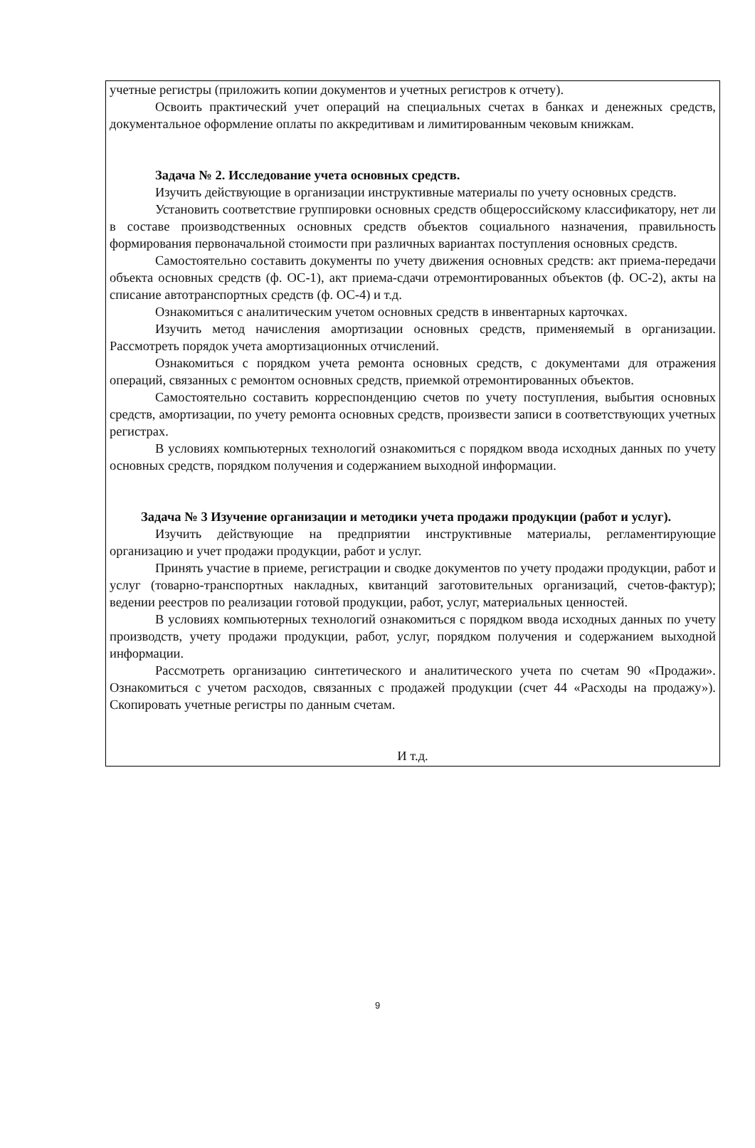учетные регистры (приложить копии документов и учетных регистров к отчету).
Освоить практический учет операций на специальных счетах в банках и денежных средств, документальное оформление оплаты по аккредитивам и лимитированным чековым книжкам.
Задача № 2. Исследование учета основных средств.
Изучить действующие в организации инструктивные материалы по учету основных средств.
Установить соответствие группировки основных средств общероссийскому классификатору, нет ли в составе производственных основных средств объектов социального назначения, правильность формирования первоначальной стоимости при различных вариантах поступления основных средств.
Самостоятельно составить документы по учету движения основных средств: акт приема-передачи объекта основных средств (ф. ОС-1), акт приема-сдачи отремонтированных объектов (ф. ОС-2), акты на списание автотранспортных средств (ф. ОС-4) и т.д.
Ознакомиться с аналитическим учетом основных средств в инвентарных карточках.
Изучить метод начисления амортизации основных средств, применяемый в организации. Рассмотреть порядок учета амортизационных отчислений.
Ознакомиться с порядком учета ремонта основных средств, с документами для отражения операций, связанных с ремонтом основных средств, приемкой отремонтированных объектов.
Самостоятельно составить корреспонденцию счетов по учету поступления, выбытия основных средств, амортизации, по учету ремонта основных средств, произвести записи в соответствующих учетных регистрах.
В условиях компьютерных технологий ознакомиться с порядком ввода исходных данных по учету основных средств, порядком получения и содержанием выходной информации.
Задача № 3 Изучение организации и методики учета продажи продукции (работ и услуг).
Изучить действующие на предприятии инструктивные материалы, регламентирующие организацию и учет продажи продукции, работ и услуг.
Принять участие в приеме, регистрации и сводке документов по учету продажи продукции, работ и услуг (товарно-транспортных накладных, квитанций заготовительных организаций, счетов-фактур); ведении реестров по реализации готовой продукции, работ, услуг, материальных ценностей.
В условиях компьютерных технологий ознакомиться с порядком ввода исходных данных по учету производств, учету продажи продукции, работ, услуг, порядком получения и содержанием выходной информации.
Рассмотреть организацию синтетического и аналитического учета по счетам 90 «Продажи». Ознакомиться с учетом расходов, связанных с продажей продукции (счет 44 «Расходы на продажу»). Скопировать учетные регистры по данным счетам.
И т.д.
9